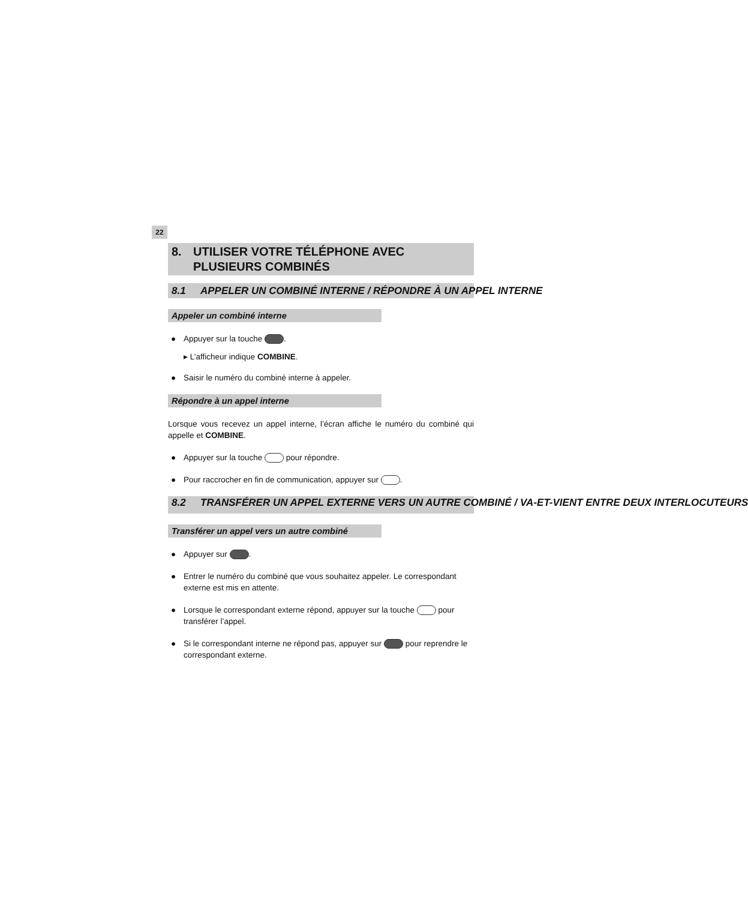22
8. UTILISER VOTRE TÉLÉPHONE AVEC
PLUSIEURS COMBINÉS
8.1 APPELER UN COMBINÉ INTERNE / RÉPONDRE À UN APPEL INTERNE
Appeler un combiné interne
● Appuyer sur la touche .
▸ L’afficheur indique COMBINE.
● Saisir le numéro du combiné interne à appeler.
Répondre à un appel interne
Lorsque vous recevez un appel interne, l’écran affiche le numéro du combiné qui appelle et COMBINE.
● Appuyer sur la touche pour répondre.
● Pour raccrocher en fin de communication, appuyer sur .
8.2 TRANSFÉRER UN APPEL EXTERNE VERS UN AUTRE COMBINÉ / VA-ET-VIENT ENTRE DEUX INTERLOCUTEURS
Transférer un appel vers un autre combiné
● Appuyer sur .
● Entrer le numéro du combiné que vous souhaitez appeler. Le correspondant externe est mis en attente.
● Lorsque le correspondant externe répond, appuyer sur la touche pour transférer l’appel.
● Si le correspondant interne ne répond pas, appuyer sur pour reprendre le correspondant externe.